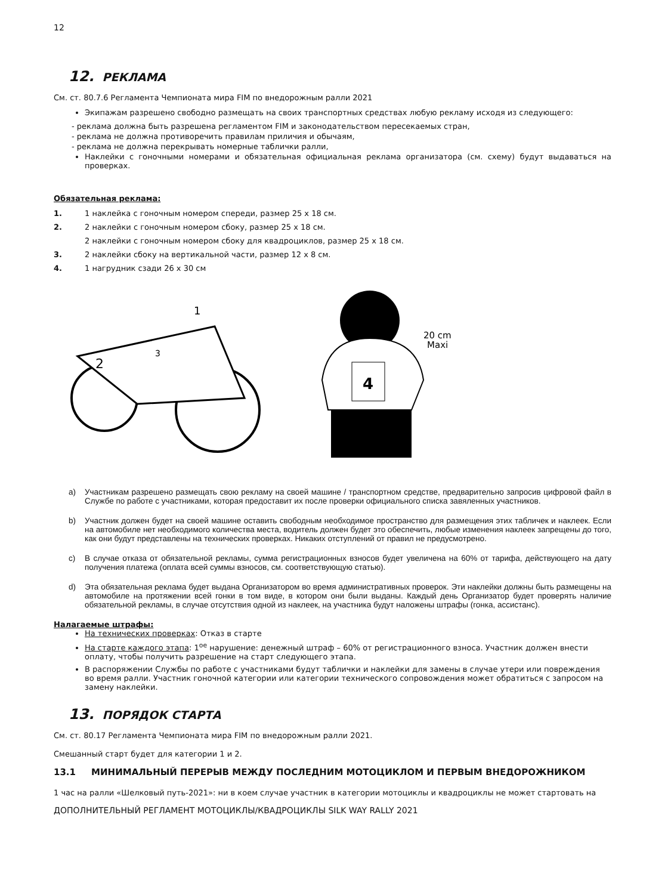12
12. РЕКЛАМА
См. ст. 80.7.6 Регламента Чемпионата мира FIM по внедорожным ралли 2021
Экипажам разрешено свободно размещать на своих транспортных средствах любую рекламу исходя из следующего:
- реклама должна быть разрешена регламентом FIM и законодательством пересекаемых стран,
- реклама не должна противоречить правилам приличия и обычаям,
- реклама не должна перекрывать номерные таблички ралли,
Наклейки с гоночными номерами и обязательная официальная реклама организатора (см. схему) будут выдаваться на проверках.
Обязательная реклама:
1. 1 наклейка с гоночным номером спереди, размер 25 x 18 см.
2. 2 наклейки с гоночным номером сбоку, размер 25 x 18 см.
2 наклейки с гоночным номером сбоку для квадроциклов, размер 25 x 18 см.
3. 2 наклейки сбоку на вертикальной части, размер 12 x 8 см.
4. 1 нагрудник сзади 26 x 30 см
2
3
1
4
20 cm
Maxi
a) Участникам разрешено размещать свою рекламу на своей машине / транспортном средстве, предварительно запросив цифровой файл в Службе по работе с участниками, которая предоставит их после проверки официального списка завяленных участников.
b) Участник должен будет на своей машине оставить свободным необходимое пространство для размещения этих табличек и наклеек. Если на автомобиле нет необходимого количества места, водитель должен будет это обеспечить, любые изменения наклеек запрещены до того, как они будут представлены на технических проверках. Никаких отступлений от правил не предусмотрено.
c) В случае отказа от обязательной рекламы, сумма регистрационных взносов будет увеличена на 60% от тарифа, действующего на дату получения платежа (оплата всей суммы взносов, см. соответствующую статью).
d) Эта обязательная реклама будет выдана Организатором во время административных проверок. Эти наклейки должны быть размещены на автомобиле на протяжении всей гонки в том виде, в котором они были выданы. Каждый день Организатор будет проверять наличие обязательной рекламы, в случае отсутствия одной из наклеек, на участника будут наложены штрафы (гонка, ассистанс).
Налагаемые штрафы:
На технических проверках: Отказ в старте
На старте каждого этапа: 1<sup>ое</sup> нарушение: денежный штраф – 60% от регистрационного взноса. Участник должен внести оплату, чтобы получить разрешение на старт следующего этапа.
В распоряжении Службы по работе с участниками будут таблички и наклейки для замены в случае утери или повреждения во время ралли. Участник гоночной категории или категории технического сопровождения может обратиться с запросом на замену наклейки.
13. ПОРЯДОК СТАРТА
См. ст. 80.17 Регламента Чемпионата мира FIM по внедорожным ралли 2021.
Смешанный старт будет для категории 1 и 2.
13.1 МИНИМАЛЬНЫЙ ПЕРЕРЫВ МЕЖДУ ПОСЛЕДНИМ МОТОЦИКЛОМ И ПЕРВЫМ ВНЕДОРОЖНИКОМ
1 час на ралли «Шелковый путь-2021»: ни в коем случае участник в категории мотоциклы и квадроциклы не может стартовать на
ДОПОЛНИТЕЛЬНЫЙ РЕГЛАМЕНТ МОТОЦИКЛЫ/КВАДРОЦИКЛЫ SILK WAY RALLY 2021